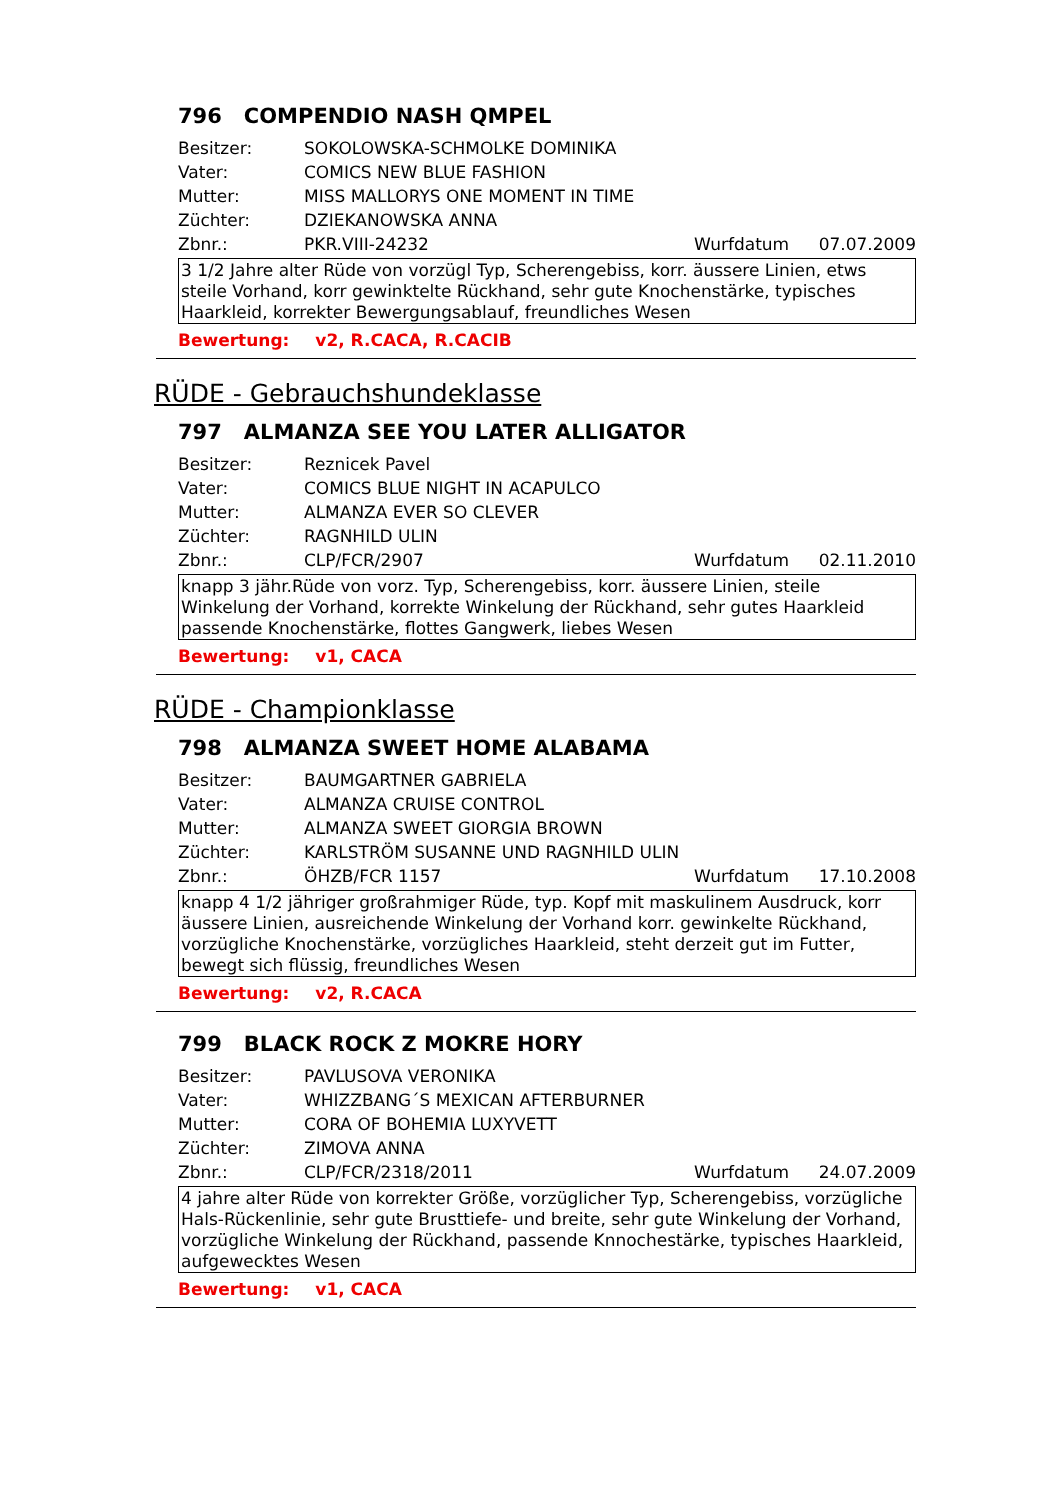796 COMPENDIO NASH QMPEL
Besitzer: SOKOLOWSKA-SCHMOLKE DOMINIKA
Vater: COMICS NEW BLUE FASHION
Mutter: MISS MALLORYS ONE MOMENT IN TIME
Züchter: DZIEKANOWSKA ANNA
Zbnr.: PKR.VIII-24232 Wurfdatum 07.07.2009
3 1/2 Jahre alter Rüde von vorzügl Typ, Scherengebiss, korr. äussere Linien, etws steile Vorhand, korr gewinktelte Rückhand, sehr gute Knochenstärke, typisches Haarkleid, korrekter Bewergungsablauf, freundliches Wesen
Bewertung: v2, R.CACA, R.CACIB
RÜDE - Gebrauchshundeklasse
797 ALMANZA SEE YOU LATER ALLIGATOR
Besitzer: Reznicek Pavel
Vater: COMICS BLUE NIGHT IN ACAPULCO
Mutter: ALMANZA EVER SO CLEVER
Züchter: RAGNHILD ULIN
Zbnr.: CLP/FCR/2907 Wurfdatum 02.11.2010
knapp 3 jähr.Rüde von vorz. Typ, Scherengebiss, korr. äussere Linien, steile Winkelung der Vorhand, korrekte Winkelung der Rückhand, sehr gutes Haarkleid passende Knochenstärke, flottes Gangwerk, liebes Wesen
Bewertung: v1, CACA
RÜDE - Championklasse
798 ALMANZA SWEET HOME ALABAMA
Besitzer: BAUMGARTNER GABRIELA
Vater: ALMANZA CRUISE CONTROL
Mutter: ALMANZA SWEET GIORGIA BROWN
Züchter: KARLSTRÖM SUSANNE UND RAGNHILD ULIN
Zbnr.: ÖHZB/FCR 1157 Wurfdatum 17.10.2008
knapp 4 1/2 jähriger großrahmiger Rüde, typ. Kopf mit maskulinem Ausdruck, korr äussere Linien, ausreichende Winkelung der Vorhand korr. gewinkelte Rückhand, vorzügliche Knochenstärke, vorzügliches Haarkleid, steht derzeit gut im Futter, bewegt sich flüssig, freundliches Wesen
Bewertung: v2, R.CACA
799 BLACK ROCK Z MOKRE HORY
Besitzer: PAVLUSOVA VERONIKA
Vater: WHIZZBANG´S MEXICAN AFTERBURNER
Mutter: CORA OF BOHEMIA LUXYVETT
Züchter: ZIMOVA ANNA
Zbnr.: CLP/FCR/2318/2011 Wurfdatum 24.07.2009
4 jahre alter Rüde von korrekter Größe, vorzüglicher Typ, Scherengebiss, vorzügliche Hals-Rückenlinie, sehr gute Brusttiefe- und breite, sehr gute Winkelung der Vorhand, vorzügliche Winkelung der Rückhand, passende Knnochestärke, typisches Haarkleid, aufgewecktes Wesen
Bewertung: v1, CACA